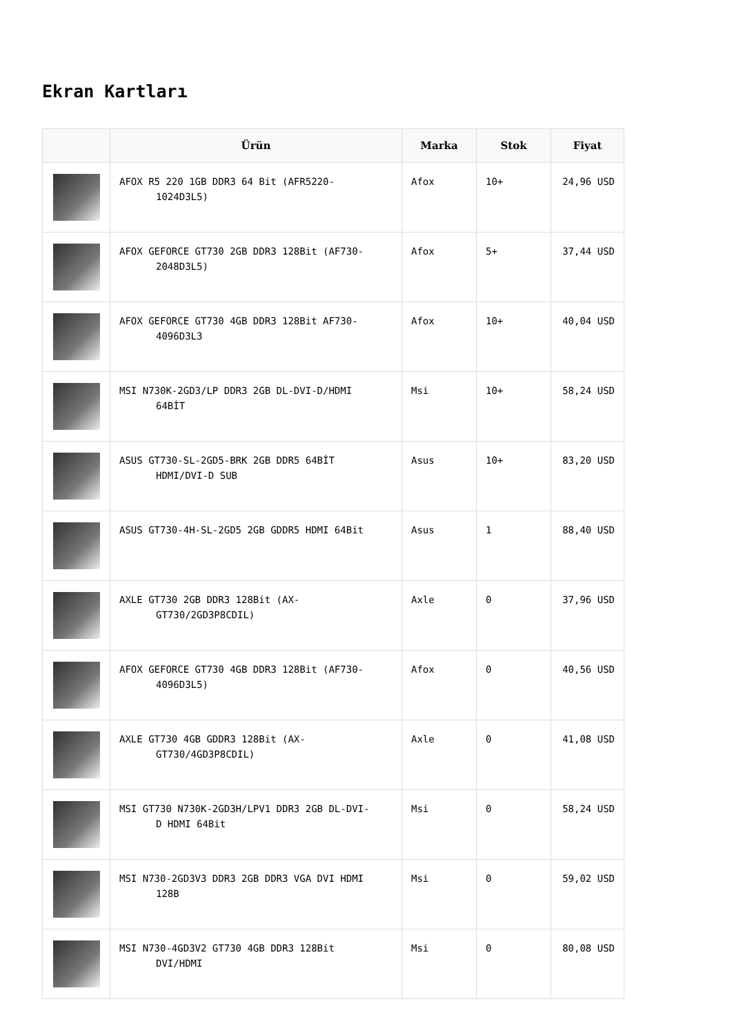Ekran Kartları
| | Ürün | Marka | Stok | Fiyat |
| --- | --- | --- | --- | --- |
| | AFOX R5 220 1GB DDR3 64 Bit (AFR5220- 1024D3L5) | Afox | 10+ | 24,96 USD |
| | AFOX GEFORCE GT730 2GB DDR3 128Bit (AF730- 2048D3L5) | Afox | 5+ | 37,44 USD |
| | AFOX GEFORCE GT730 4GB DDR3 128Bit AF730- 4096D3L3 | Afox | 10+ | 40,04 USD |
| | MSI N730K-2GD3/LP DDR3 2GB DL-DVI-D/HDMI 64BİT | Msi | 10+ | 58,24 USD |
| | ASUS GT730-SL-2GD5-BRK 2GB DDR5 64BİT HDMI/DVI-D SUB | Asus | 10+ | 83,20 USD |
| | ASUS GT730-4H-SL-2GD5 2GB GDDR5 HDMI 64Bit | Asus | 1 | 88,40 USD |
| | AXLE GT730 2GB DDR3 128Bit (AX- GT730/2GD3P8CDIL) | Axle | 0 | 37,96 USD |
| | AFOX GEFORCE GT730 4GB DDR3 128Bit (AF730- 4096D3L5) | Afox | 0 | 40,56 USD |
| | AXLE GT730 4GB GDDR3 128Bit (AX- GT730/4GD3P8CDIL) | Axle | 0 | 41,08 USD |
| | MSI GT730 N730K-2GD3H/LPV1 DDR3 2GB DL-DVI- D HDMI 64Bit | Msi | 0 | 58,24 USD |
| | MSI N730-2GD3V3 DDR3 2GB DDR3 VGA DVI HDMI 128B | Msi | 0 | 59,02 USD |
| | MSI N730-4GD3V2 GT730 4GB DDR3 128Bit DVI/HDMI | Msi | 0 | 80,08 USD |